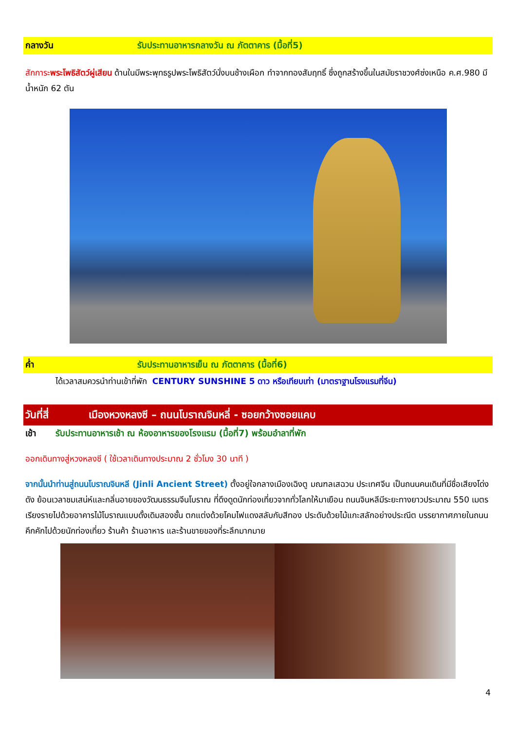กลางวัน รับประทานอาหารกลางวัน ณ ภัตตาคาร (มื้อที่5)
สักการะพระโพธิสัตว์ผู่เสียน ด้านในมีพระพุทธรูปพระโพธิสัตว์นั่งบนช้างเผือก ทำจากทองสัมฤทธิ์ ซึ่งถูกสร้างขึ้นในสมัยราชวงศ์ซ่งเหนือ ค.ศ.980 มีน้ำหนัก 62 ตัน
ค่ำ รับประทานอาหารเย็น ณ ภัตตาคาร (มื้อที่6)
ได้เวลาสมควรนำท่านเข้าที่พัก CENTURY SUNSHINE 5 ดาว หรือเทียบเท่า (มาตราฐานโรงแรมที่จีน)
วันที่สี่ เมืองหวงหลงซี – ถนนโบราณจินหลี่ - ซอยกว้างซอยแคบ
เช้า รับประทานอาหารเช้า ณ ห้องอาหารของโรงแรม (มื้อที่7) พร้อมอำลาที่พัก
ออกเดินทางสู่หวงหลงซี ( ใช้เวลาเดินทางประมาณ 2 ชั่วโมง 30 นาที )
จากนั้นนำท่านสู่ถนนโบราณจินหลี (Jinli Ancient Street) ตั้งอยู่ใจกลางเมืองเฉิงตู มณฑลเสฉวน ประเทศจีน เป็นถนนคนเดินที่มีชื่อเสียงโด่งดัง ย้อนเวลาชมเสน่ห์และกลิ่นอายของวัฒนธรรมจีนโบราณ ที่ดึงดูดนักท่องเที่ยวจากทั่วโลกให้มาเยือน ถนนจินหลีมีระยะทางยาวประมาณ 550 เมตร เรียงรายไปด้วยอาคารไม้โบราณแบบดั้งเดิมสองชั้น ตกแต่งด้วยโคมไฟแดงสลับกับสีทอง ประดับด้วยไม้แกะสลักอย่างประณีต บรรยากาศภายในถนนคึกคักไปด้วยนักท่องเที่ยว ร้านค้า ร้านอาหาร และร้านขายของที่ระลึกมากมาย
4